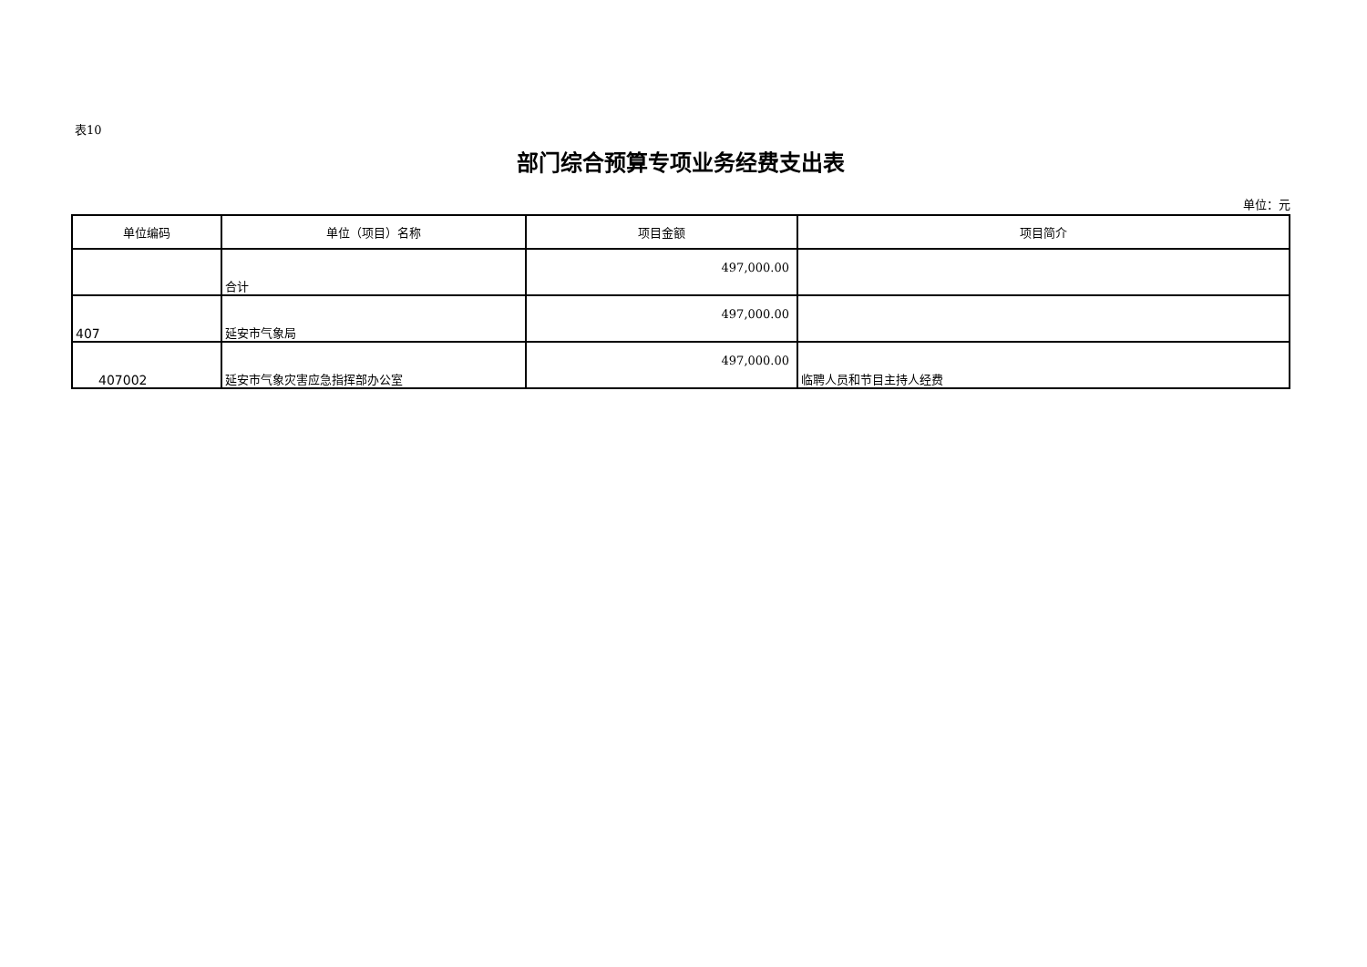表10
部门综合预算专项业务经费支出表
单位：元
| 单位编码 | 单位（项目）名称 | 项目金额 | 项目简介 |
| --- | --- | --- | --- |
| | 合计 | 497,000.00 | |
| 407 | 延安市气象局 | 497,000.00 | |
| 407002 | 延安市气象灾害应急指挥部办公室 | 497,000.00 | 临聘人员和节目主持人经费 |